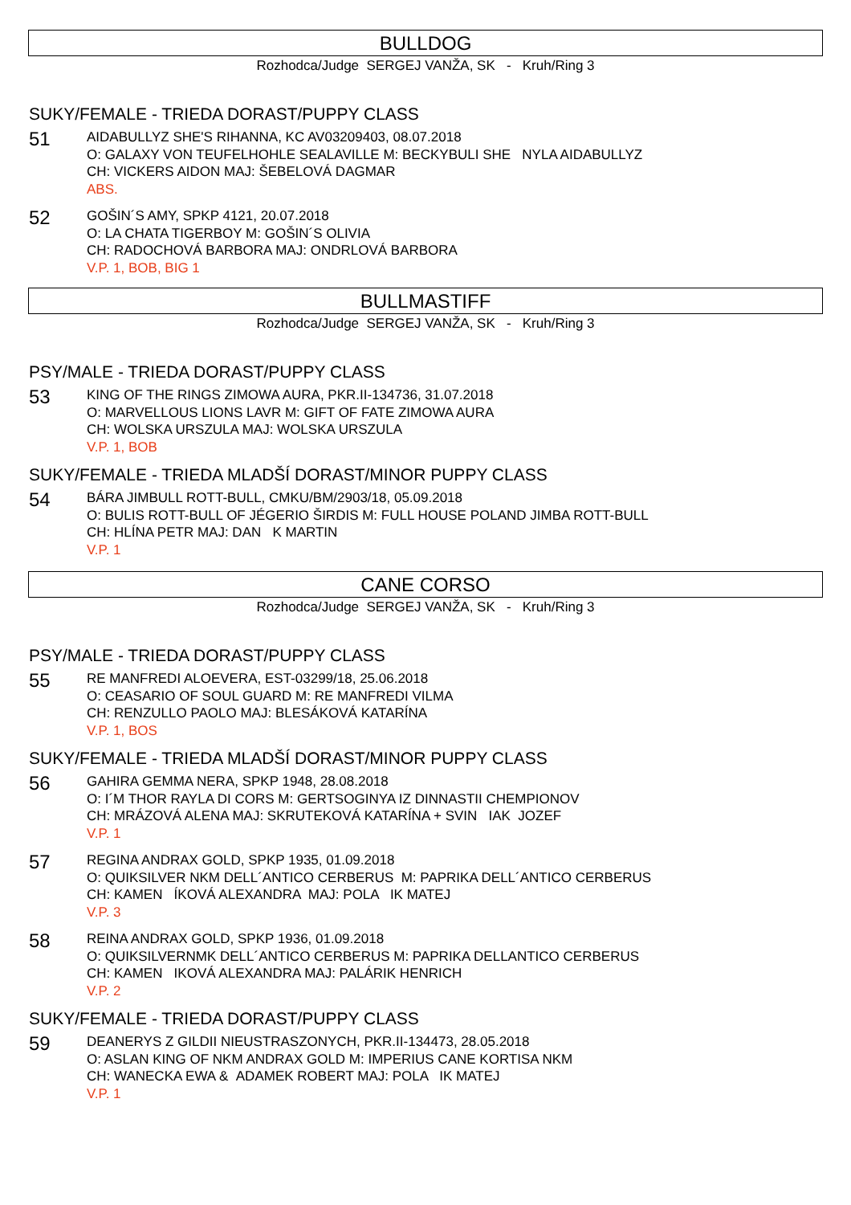BULLDOG
Rozhodca/Judge SERGEJ VANŽA, SK - Kruh/Ring 3
SUKY/FEMALE - TRIEDA DORAST/PUPPY CLASS
51
AIDABULLYZ SHE'S RIHANNA, KC AV03209403, 08.07.2018
O: GALAXY VON TEUFELHOHLE SEALAVILLE M: BECKYBULI SHE NYLA AIDABULLYZ
CH: VICKERS AIDON MAJ: ŠEBELOVÁ DAGMAR
ABS.
52
GOŠIN´S AMY, SPKP 4121, 20.07.2018
O: LA CHATA TIGERBOY M: GOŠIN´S OLIVIA
CH: RADOCHOVÁ BARBORA MAJ: ONDRLOVÁ BARBORA
V.P. 1, BOB, BIG 1
BULLMASTIFF
Rozhodca/Judge SERGEJ VANŽA, SK - Kruh/Ring 3
PSY/MALE - TRIEDA DORAST/PUPPY CLASS
53
KING OF THE RINGS ZIMOWA AURA, PKR.II-134736, 31.07.2018
O: MARVELLOUS LIONS LAVR M: GIFT OF FATE ZIMOWA AURA
CH: WOLSKA URSZULA MAJ: WOLSKA URSZULA
V.P. 1, BOB
SUKY/FEMALE - TRIEDA MLADŠÍ DORAST/MINOR PUPPY CLASS
54
BÁRA JIMBULL ROTT-BULL, CMKU/BM/2903/18, 05.09.2018
O: BULIS ROTT-BULL OF JÉGERIO ŠIRDIS M: FULL HOUSE POLAND JIMBA ROTT-BULL
CH: HLÍNA PETR MAJ: DAN K MARTIN
V.P. 1
CANE CORSO
Rozhodca/Judge SERGEJ VANŽA, SK - Kruh/Ring 3
PSY/MALE - TRIEDA DORAST/PUPPY CLASS
55
RE MANFREDI ALOEVERA, EST-03299/18, 25.06.2018
O: CEASARIO OF SOUL GUARD M: RE MANFREDI VILMA
CH: RENZULLO PAOLO MAJ: BLESÁKOVÁ KATARÍNA
V.P. 1, BOS
SUKY/FEMALE - TRIEDA MLADŠÍ DORAST/MINOR PUPPY CLASS
56
GAHIRA GEMMA NERA, SPKP 1948, 28.08.2018
O: I´M THOR RAYLA DI CORS M: GERTSOGINYA IZ DINNASTII CHEMPIONOV
CH: MRÁZOVÁ ALENA MAJ: SKRUTEKOVÁ KATARÍNA + SVIN IAK JOZEF
V.P. 1
57
REGINA ANDRAX GOLD, SPKP 1935, 01.09.2018
O: QUIKSILVER NKM DELL´ANTICO CERBERUS M: PAPRIKA DELL´ANTICO CERBERUS
CH: KAMEN ÍKOVÁ ALEXANDRA MAJ: POLA IK MATEJ
V.P. 3
58
REINA ANDRAX GOLD, SPKP 1936, 01.09.2018
O: QUIKSILVERNMK DELL´ANTICO CERBERUS M: PAPRIKA DELLANTICO CERBERUS
CH: KAMEN IKOVÁ ALEXANDRA MAJ: PALÁRIK HENRICH
V.P. 2
SUKY/FEMALE - TRIEDA DORAST/PUPPY CLASS
59
DEANERYS Z GILDII NIEUSTRASZONYCH, PKR.II-134473, 28.05.2018
O: ASLAN KING OF NKM ANDRAX GOLD M: IMPERIUS CANE KORTISA NKM
CH: WANECKA EWA & ADAMEK ROBERT MAJ: POLA IK MATEJ
V.P. 1